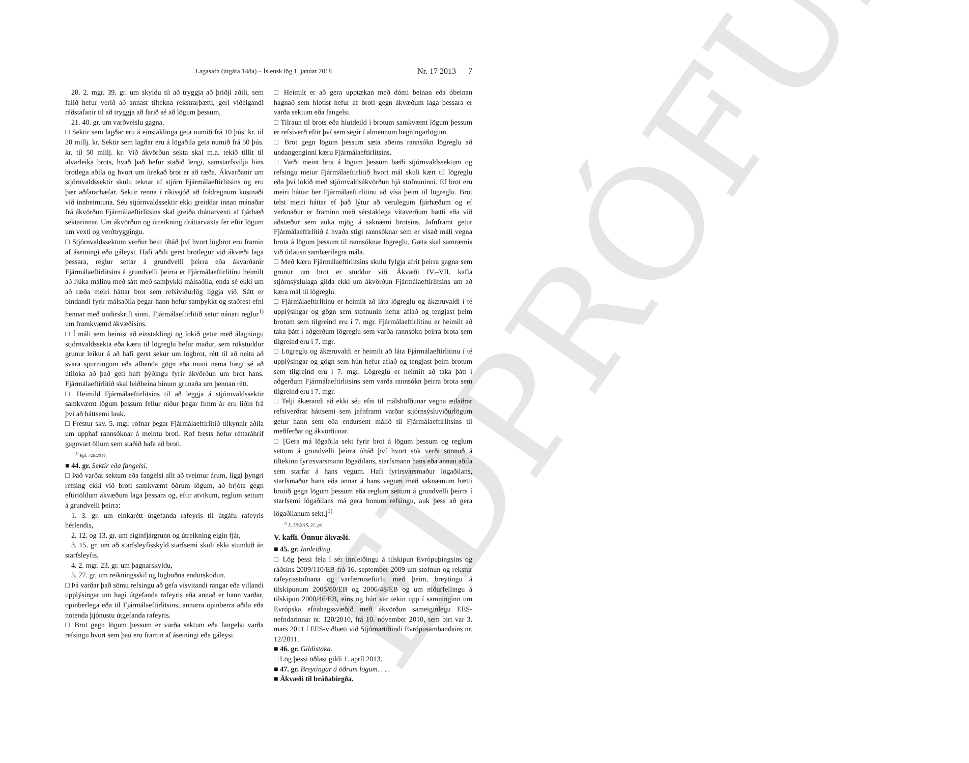EDPRÓFUN
Lagasafn (útgáfa 148a) – Íslensk lög 1. janúar 2018 Nr. 17 2013 7
20. 2. mgr. 39. gr. um skyldu til að tryggja að þriðji aðili, sem falið hefur verið að annast tiltekna rekstrarþætti, geri viðeigandi ráðstafanir til að tryggja að farið sé að lögum þessum,
21. 40. gr. um varðveislu gagna.
□ Sektir sem lagðar eru á einstaklinga geta numið frá 10 þús. kr. til 20 millj. kr. Sektir sem lagðar eru á lögaðila geta numið frá 50 þús. kr. til 50 millj. kr. Við ákvörðun sekta skal m.a. tekið tillit til alvarleika brots, hvað það hefur staðið lengi, samstarfsvilja hins brotlega aðila og hvort um ítrekað brot er að ræða. Ákvarðanir um stjórnvaldssektir skulu teknar af stjórn Fjármálaeftirlitsins og eru þær aðfararhæfar. Sektir renna í ríkissjóð að frádregnum kostnaði við innheimtuna. Séu stjórnvaldssektir ekki greiddar innan mánaðar frá ákvörðun Fjármálaeftirlitsins skal greiða dráttarvexti af fjárhæð sektarinnar. Um ákvörðun og útreikning dráttarvaxta fer eftir lögum um vexti og verðtryggingu.
□ Stjórnvaldssektum verður beitt óháð því hvort lögbrot eru framin af ásetningi eða gáleysi. Hafi aðili gerst brotlegur við ákvæði laga þessara, reglur settar á grundvelli þeirra eða ákvarðanir Fjármálaeftirlitsins á grundvelli þeirra er Fjármálaeftirlitinu heimilt að ljúka málinu með sátt með samþykki málsaðila, enda sé ekki um að ræða meiri háttar brot sem refsiviðurlög liggja við. Sátt er bindandi fyrir málsaðila þegar hann hefur samþykkt og staðfest efni hennar með undirskrift sinni. Fjármálaeftirlitið setur nánari reglur<sup>1)</sup> um framkvæmd ákvæðisins.
□ Í máli sem beinist að einstaklingi og lokið getur með álagningu stjórnvaldssekta eða kæru til lögreglu hefur maður, sem rökstuddur grunur leikur á að hafi gerst sekur um lögbrot, rétt til að neita að svara spurningum eða afhenda gögn eða muni nema hægt sé að útiloka að það geti haft þýðingu fyrir ákvörðun um brot hans. Fjármálaeftirlitið skal leiðbeina hinum grunaða um þennan rétt.
□ Heimild Fjármálaeftirlitsins til að leggja á stjórnvaldssektir samkvæmt lögum þessum fellur niður þegar fimm ár eru liðin frá því að háttsemi lauk.
□ Frestur skv. 5. mgr. rofnar þegar Fjármálaeftirlitið tilkynnir aðila um upphaf rannsóknar á meintu broti. Rof frests hefur réttaráhrif gagnvart öllum sem staðið hafa að broti.
<sup>1)</sup> Rgl. 728/2014.
■ 44. gr. Sektir eða fangelsi.
□ Það varðar sektum eða fangelsi allt að tveimur árum, liggi þyngri refsing ekki við broti samkvæmt öðrum lögum, að brjóta gegn eftirtöldum ákvæðum laga þessara og, eftir atvikum, reglum settum á grundvelli þeirra:
1. 3. gr. um einkarétt útgefanda rafeyris til útgáfu rafeyris hérlendis,
2. 12. og 13. gr. um eiginfjárgrunn og útreikning eigin fjár,
3. 15. gr. um að starfsleyfisskyld starfsemi skuli ekki stunduð án starfsleyfis,
4. 2. mgr. 23. gr. um þagnarskyldu,
5. 27. gr. um reikningsskil og lögboðna endurskoðun.
□ Þá varðar það sömu refsingu að gefa vísvitandi rangar eða villandi upplýsingar um hagi útgefanda rafeyris eða annað er hann varðar, opinberlega eða til Fjármálaeftirlitsins, annarra opinberra aðila eða notenda þjónustu útgefanda rafeyris.
□ Brot gegn lögum þessum er varða sektum eða fangelsi varða refsingu hvort sem þau eru framin af ásetningi eða gáleysi.
□ Heimilt er að gera upptækan með dómi beinan eða óbeinan hagnað sem hlotist hefur af broti gegn ákvæðum laga þessara er varða sektum eða fangelsi.
□ Tilraun til brots eða hlutdeild í brotum samkvæmt lögum þessum er refsiverð eftir því sem segir í almennum hegningarlögum.
□ Brot gegn lögum þessum sæta aðeins rannsókn lögreglu að undangenginni kæru Fjármálaeftirlitsins.
□ Varði meint brot á lögum þessum bæði stjórnvaldssektum og refsingu metur Fjármálaeftirlitið hvort mál skuli kært til lögreglu eða því lokið með stjórnvaldsákvörðun hjá stofnuninni. Ef brot eru meiri háttar ber Fjármálaeftirlitinu að vísa þeim til lögreglu. Brot telst meiri háttar ef það lýtur að verulegum fjárhæðum og ef verknaður er framinn með sérstaklega vítaverðum hætti eða við aðstæður sem auka mjög á saknæmi brotsins. Jafnframt getur Fjármálaeftirlitið á hvaða stigi rannsóknar sem er vísað máli vegna brota á lögum þessum til rannsóknar lögreglu. Gæta skal samræmis við úrlausn sambærilegra mála.
□ Með kæru Fjármálaeftirlitsins skulu fylgja afrit þeirra gagna sem grunur um brot er studdur við. Ákvæði IV.–VII. kafla stjórnsýslulaga gilda ekki um ákvörðun Fjármálaeftirlitsins um að kæra mál til lögreglu.
□ Fjármálaeftirlitinu er heimilt að láta lögreglu og ákæruvaldi í té upplýsingar og gögn sem stofnunin hefur aflað og tengjast þeim brotum sem tilgreind eru í 7. mgr. Fjármálaeftirlitinu er heimilt að taka þátt í aðgerðum lögreglu sem varða rannsókn þeirra brota sem tilgreind eru í 7. mgr.
□ Lögreglu og ákæruvaldi er heimilt að láta Fjármálaeftirlitinu í té upplýsingar og gögn sem hún hefur aflað og tengjast þeim brotum sem tilgreind eru í 7. mgr. Lögreglu er heimilt að taka þátt í aðgerðum Fjármálaeftirlitsins sem varða rannsókn þeirra brota sem tilgreind eru í 7. mgr.
□ Telji ákærandi að ekki séu efni til málshöfðunar vegna ætlaðrar refsiverðrar háttsemi sem jafnframt varðar stjórnsýsluviðurlögum getur hann sent eða endursent málið til Fjármálaeftirlitsins til meðferðar og ákvörðunar.
□ [Gera má lögaðila sekt fyrir brot á lögum þessum og reglum settum á grundvelli þeirra óháð því hvort sök verði sönnuð á tiltekinn fyrirsvarsmann lögaðilans, starfsmann hans eða annan aðila sem starfar á hans vegum. Hafi fyrirsvarsmaður lögaðilans, starfsmaður hans eða annar á hans vegum með saknæmum hætti brotið gegn lögum þessum eða reglum settum á grundvelli þeirra í starfsemi lögaðilans má gera honum refsingu, auk þess að gera lögaðilanum sekt.]<sup>1)</sup>
<sup>1)</sup> L. 58/2015, 21. gr.
V. kafli. Önnur ákvæði.
■ 45. gr. Innleiðing.
□ Lög þessi fela í sér innleiðingu á tilskipun Evrópuþingsins og ráðsins 2009/110/EB frá 16. september 2009 um stofnun og rekstur rafeyrisstofnana og varfærniseftirlit með þeim, breytingu á tilskipunum 2005/60/EB og 2006/48/EB og um niðurfellingu á tilskipun 2000/46/EB, eins og hún var tekin upp í samninginn um Evrópska efnahagssvæðið með ákvörðun sameiginlegu EES-nefndarinnar nr. 120/2010, frá 10. nóvember 2010, sem birt var 3. mars 2011 í EES-viðbæti við Stjórnartíðindi Evrópusambandsins nr. 12/2011.
■ 46. gr. Gildistaka.
□ Lög þessi öðlast gildi 1. apríl 2013.
■ 47. gr. Breytingar á öðrum lögum. . . .
■ Ákvæði til bráðabirgða.